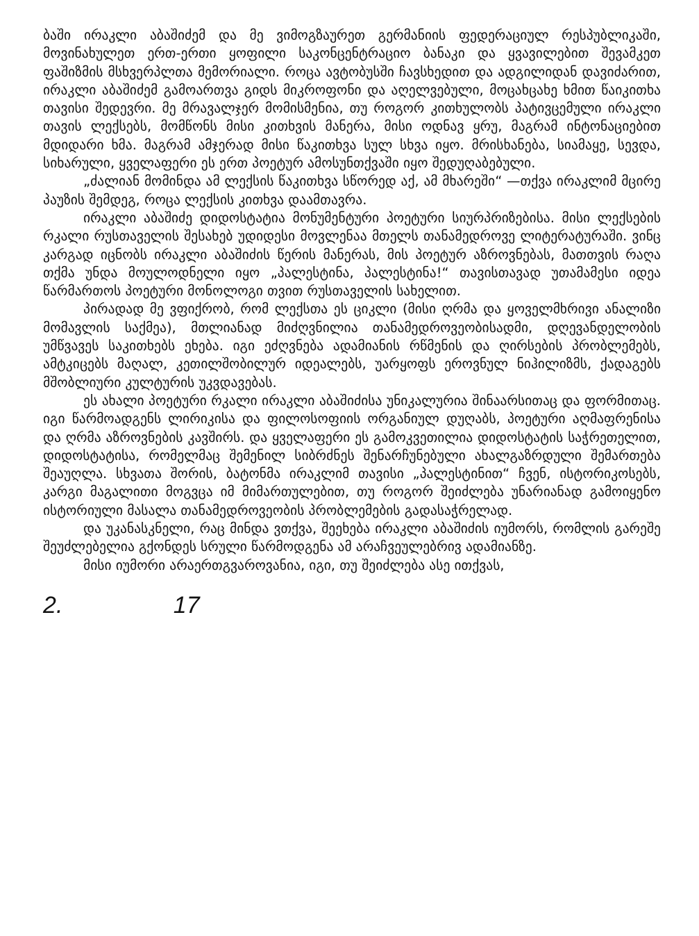ბაში ირაკლი აბაშიძემ და მე ვიმოგზაურეთ გერმანიის ფედერაციულ რესპუბლიკაში, მოვინახულეთ ერთ-ერთი ყოფილი საკონცენტრაციო ბანაკი და ყვავილებით შევამკეთ ფაშიზმის მსხვერპლთა მემორიალი. როცა ავტობუსში ჩავსხედით და ადგილიდან დავიძარით, ირაკლი აბაშიძემ გამოართვა გიდს მიკროფონი და აღელვებული, მოცახცახე ხმით წაიკითხა თავისი შედევრი. მე მრავალჯერ მომისმენია, თუ როგორ კითხულობს პატივცემული ირაკლი თავის ლექსებს, მომწონს მისი კითხვის მანერა, მისი ოდნავ ყრუ, მაგრამ ინტონაციებით მდიდარი ხმა. მაგრამ ამჯერად მისი წაკითხვა სულ სხვა იყო. მრისხანება, სიამაყე, სევდა, სიხარული, ყველაფერი ეს ერთ პოეტურ ამოსუნთქვაში იყო შედუღაბებული.
„ძალიან მომინდა ამ ლექსის წაკითხვა სწორედ აქ, ამ მხარეში“ —თქვა ირაკლიმ მცირე პაუზის შემდეგ, როცა ლექსის კითხვა დაამთავრა.
ირაკლი აბაშიძე დიდოსტატია მონუმენტური პოეტური სიურპრიზებისა. მისი ლექსების რკალი რუსთაველის შესახებ უდიდესი მოვლენაა მთელს თანამედროვე ლიტერატურაში. ვინც კარგად იცნობს ირაკლი აბაშიძის წერის მანერას, მის პოეტურ აზროვნებას, მათთვის რაღა თქმა უნდა მოულოდნელი იყო „პალესტინა, პალესტინა!“ თავისთავად უთამამესი იდეა წარმართოს პოეტური მონოლოგი თვით რუსთაველის სახელით.
პირადად მე ვფიქრობ, რომ ლექსთა ეს ციკლი (მისი ღრმა და ყოველმხრივი ანალიზი მომავლის საქმეა), მთლიანად მიძღვნილია თანამედროვეობისადმი, დღევანდელობის უმწვავეს საკითხებს ეხება. იგი ეძღვნება ადამიანის რწმენის და ღირსების პრობლემებს, ამტკიცებს მაღალ, კეთილშობილურ იდეალებს, უარყოფს ეროვნულ ნიჰილიზმს, ქადაგებს მშობლიური კულტურის უკვდავებას.
ეს ახალი პოეტური რკალი ირაკლი აბაშიძისა უნიკალურია შინაარსითაც და ფორმითაც. იგი წარმოადგენს ლირიკისა და ფილოსოფიის ორგანიულ დუღაბს, პოეტური აღმაფრენისა და ღრმა აზროვნების კავშირს. და ყველაფერი ეს გამოკვეთილია დიდოსტატის საჭრეთელით, დიდოსტატისა, რომელმაც შემენილ სიბრძნეს შენარჩუნებული ახალგაზრდული შემართება შეაუღლა. სხვათა შორის, ბატონმა ირაკლიმ თავისი „პალესტინით“ ჩვენ, ისტორიკოსებს, კარგი მაგალითი მოგვცა იმ მიმართულებით, თუ როგორ შეიძლება უნარიანად გამოიყენო ისტორიული მასალა თანამედროვეობის პრობლემების გადასაჭრელად.
და უკანასკნელი, რაც მინდა ვთქვა, შეეხება ირაკლი აბაშიძის იუმორს, რომლის გარეშე შეუძლებელია გქონდეს სრული წარმოდგენა ამ არაჩვეულებრივ ადამიანზე.
მისი იუმორი არაერთგვაროვანია, იგი, თუ შეიძლება ასე ითქვას,
2. 17